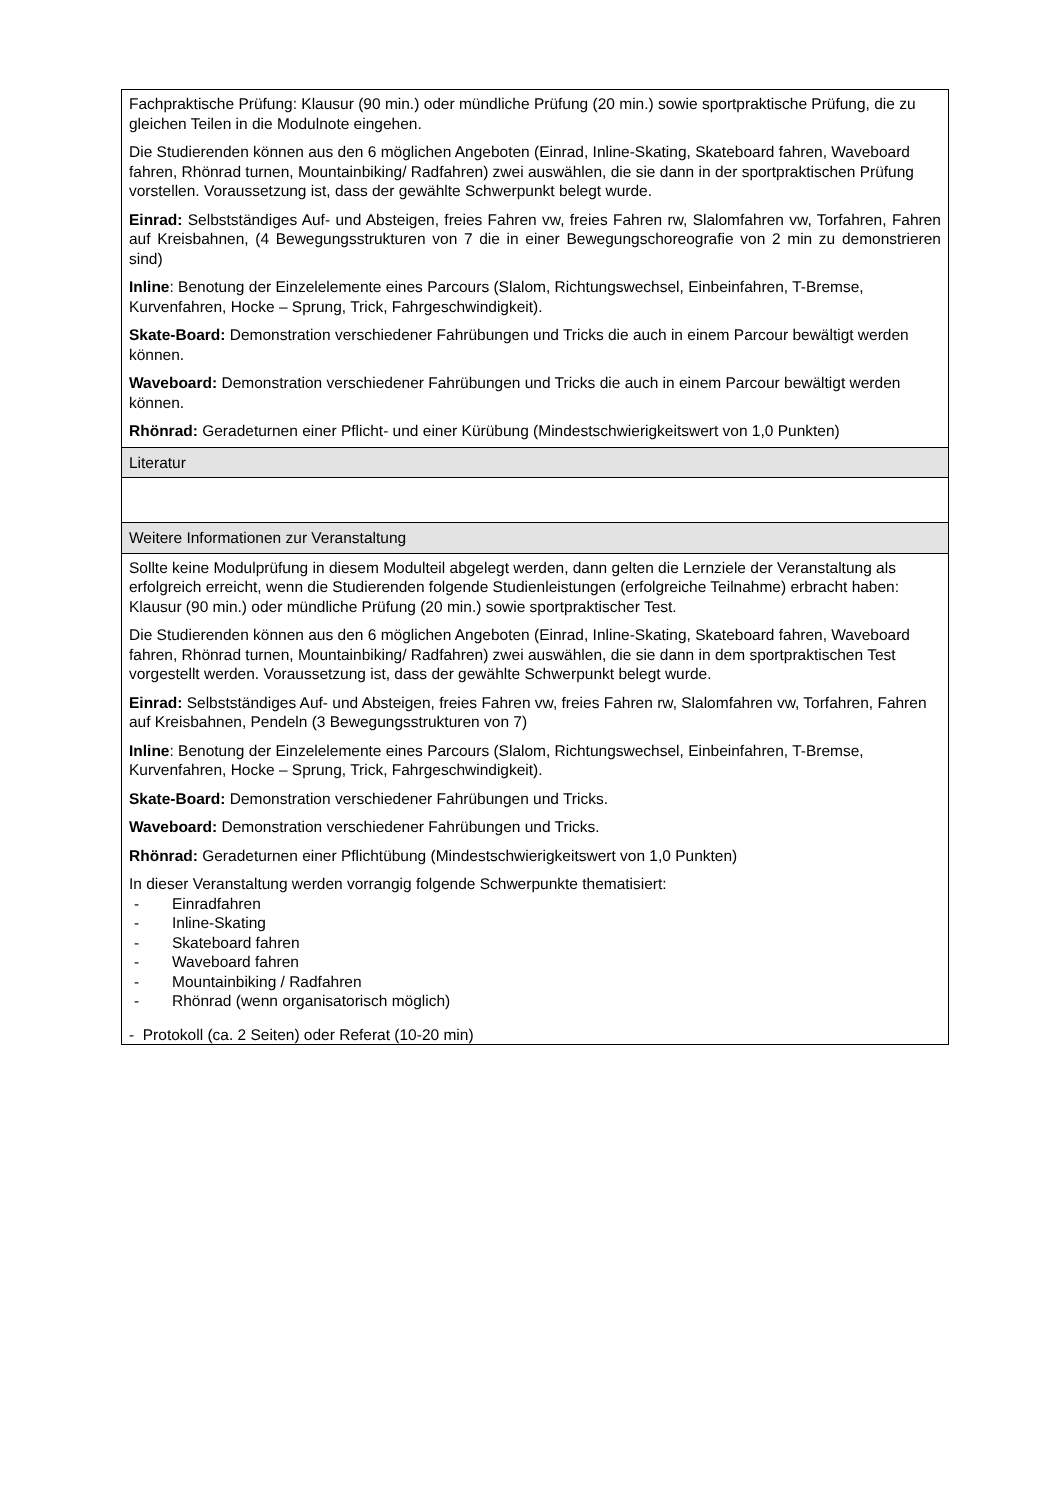| Fachpraktische Prüfung: Klausur (90 min.) oder mündliche Prüfung (20 min.) sowie sportpraktische Prüfung, die zu gleichen Teilen in die Modulnote eingehen. Die Studierenden können aus den 6 möglichen Angeboten (Einrad, Inline-Skating, Skateboard fahren, Waveboard fahren, Rhönrad turnen, Mountainbiking/ Radfahren) zwei auswählen, die sie dann in der sportpraktischen Prüfung vorstellen. Voraussetzung ist, dass der gewählte Schwerpunkt belegt wurde. Einrad: Selbstständiges Auf- und Absteigen, freies Fahren vw, freies Fahren rw, Slalomfahren vw, Torfahren, Fahren auf Kreisbahnen, (4 Bewegungsstrukturen von 7 die in einer Bewegungschoreografie von 2 min zu demonstrieren sind) Inline : Benotung der Einzelelemente eines Parcours (Slalom, Richtungswechsel, Einbeinfahren, T-Bremse, Kurvenfahren, Hocke – Sprung, Trick, Fahrgeschwindigkeit). Skate-Board: Demonstration verschiedener Fahrübungen und Tricks die auch in einem Parcour bewältigt werden können. Waveboard: Demonstration verschiedener Fahrübungen und Tricks die auch in einem Parcour bewältigt werden können. Rhönrad: Geradeturnen einer Pflicht- und einer Kürübung (Mindestschwierigkeitswert von 1,0 Punkten) |
| Literatur |
| Weitere Informationen zur Veranstaltung |
| Sollte keine Modulprüfung in diesem Modulteil abgelegt werden, dann gelten die Lernziele der Veranstaltung als erfolgreich erreicht, wenn die Studierenden folgende Studienleistungen (erfolgreiche Teilnahme) erbracht haben: Klausur (90 min.) oder mündliche Prüfung (20 min.) sowie sportpraktischer Test. Die Studierenden können aus den 6 möglichen Angeboten (Einrad, Inline-Skating, Skateboard fahren, Waveboard fahren, Rhönrad turnen, Mountainbiking/ Radfahren) zwei auswählen, die sie dann in dem sportpraktischen Test vorgestellt werden. Voraussetzung ist, dass der gewählte Schwerpunkt belegt wurde. Einrad: Selbstständiges Auf- und Absteigen, freies Fahren vw, freies Fahren rw, Slalomfahren vw, Torfahren, Fahren auf Kreisbahnen, Pendeln (3 Bewegungsstrukturen von 7) Inline : Benotung der Einzelelemente eines Parcours (Slalom, Richtungswechsel, Einbeinfahren, T-Bremse, Kurvenfahren, Hocke – Sprung, Trick, Fahrgeschwindigkeit). Skate-Board: Demonstration verschiedener Fahrübungen und Tricks. Waveboard: Demonstration verschiedener Fahrübungen und Tricks. Rhönrad: Geradeturnen einer Pflichtübung (Mindestschwierigkeitswert von 1,0 Punkten) In dieser Veranstaltung werden vorrangig folgende Schwerpunkte thematisiert: - Einradfahren - Inline-Skating - Skateboard fahren - Waveboard fahren - Mountainbiking / Radfahren - Rhönrad (wenn organisatorisch möglich) - Protokoll (ca. 2 Seiten) oder Referat (10-20 min) |